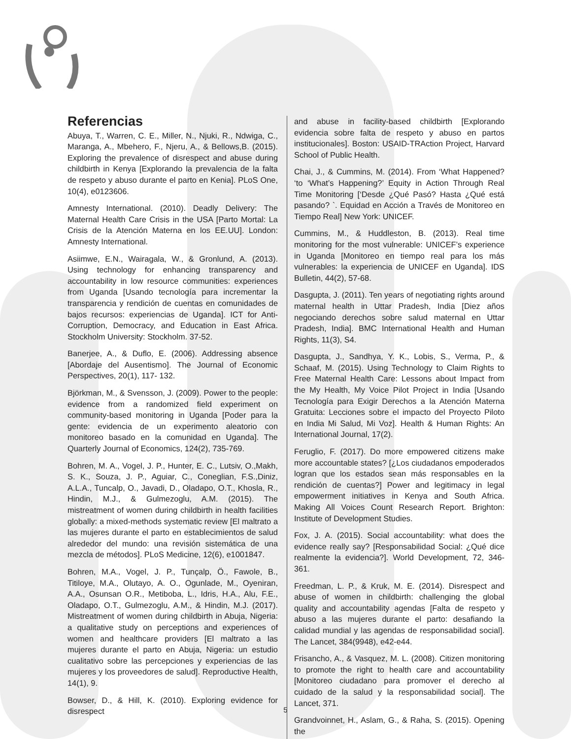Referencias
Abuya, T., Warren, C. E., Miller, N., Njuki, R., Ndwiga, C., Maranga, A., Mbehero, F., Njeru, A., & Bellows,B. (2015). Exploring the prevalence of disrespect and abuse during childbirth in Kenya [Explorando la prevalencia de la falta de respeto y abuso durante el parto en Kenia]. PLoS One, 10(4), e0123606.
Amnesty International. (2010). Deadly Delivery: The Maternal Health Care Crisis in the USA [Parto Mortal: La Crisis de la Atención Materna en los EE.UU]. London: Amnesty International.
Asiimwe, E.N., Wairagala, W., & Gronlund, A. (2013). Using technology for enhancing transparency and accountability in low resource communities: experiences from Uganda [Usando tecnología para incrementar la transparencia y rendición de cuentas en comunidades de bajos recursos: experiencias de Uganda]. ICT for Anti-Corruption, Democracy, and Education in East Africa. Stockholm University: Stockholm. 37-52.
Banerjee, A., & Duflo, E. (2006). Addressing absence [Abordaje del Ausentismo]. The Journal of Economic Perspectives, 20(1), 117- 132.
Björkman, M., & Svensson, J. (2009). Power to the people: evidence from a randomized field experiment on community-based monitoring in Uganda [Poder para la gente: evidencia de un experimento aleatorio con monitoreo basado en la comunidad en Uganda]. The Quarterly Journal of Economics, 124(2), 735-769.
Bohren, M. A., Vogel, J. P., Hunter, E. C., Lutsiv, O.,Makh, S. K., Souza, J. P., Aguiar, C., Coneglian, F.S.,Diniz, A.L.A., Tuncalp, O., Javadi, D., Oladapo, O.T., Khosla, R., Hindin, M.J., & Gulmezoglu, A.M. (2015). The mistreatment of women during childbirth in health facilities globally: a mixed-methods systematic review [El maltrato a las mujeres durante el parto en establecimientos de salud alrededor del mundo: una revisión sistemática de una mezcla de métodos]. PLoS Medicine, 12(6), e1001847.
Bohren, M.A., Vogel, J. P., Tunçalp, Ö., Fawole, B., Titiloye, M.A., Olutayo, A. O., Ogunlade, M., Oyeniran, A.A., Osunsan O.R., Metiboba, L., Idris, H.A., Alu, F.E., Oladapo, O.T., Gulmezoglu, A.M., & Hindin, M.J. (2017). Mistreatment of women during childbirth in Abuja, Nigeria: a qualitative study on perceptions and experiences of women and healthcare providers [El maltrato a las mujeres durante el parto en Abuja, Nigeria: un estudio cualitativo sobre las percepciones y experiencias de las mujeres y los proveedores de salud]. Reproductive Health, 14(1), 9.
Bowser, D., & Hill, K. (2010). Exploring evidence for disrespect
and abuse in facility-based childbirth [Explorando evidencia sobre falta de respeto y abuso en partos institucionales]. Boston: USAID-TRAction Project, Harvard School of Public Health.
Chai, J., & Cummins, M. (2014). From ‘What Happened? ‘to ‘What’s Happening?’ Equity in Action Through Real Time Monitoring [‘Desde ¿Qué Pasó? Hasta ¿Qué está pasando? `. Equidad en Acción a Través de Monitoreo en Tiempo Real] New York: UNICEF.
Cummins, M., & Huddleston, B. (2013). Real time monitoring for the most vulnerable: UNICEF’s experience in Uganda [Monitoreo en tiempo real para los más vulnerables: la experiencia de UNICEF en Uganda]. IDS Bulletin, 44(2), 57-68.
Dasgupta, J. (2011). Ten years of negotiating rights around maternal health in Uttar Pradesh, India [Diez años negociando derechos sobre salud maternal en Uttar Pradesh, India]. BMC International Health and Human Rights, 11(3), S4.
Dasgupta, J., Sandhya, Y. K., Lobis, S., Verma, P., & Schaaf, M. (2015). Using Technology to Claim Rights to Free Maternal Health Care: Lessons about Impact from the My Health, My Voice Pilot Project in India [Usando Tecnología para Exigir Derechos a la Atención Materna Gratuita: Lecciones sobre el impacto del Proyecto Piloto en India Mi Salud, Mi Voz]. Health & Human Rights: An International Journal, 17(2).
Feruglio, F. (2017). Do more empowered citizens make more accountable states? [¿Los ciudadanos empoderados logran que los estados sean más responsables en la rendición de cuentas?] Power and legitimacy in legal empowerment initiatives in Kenya and South Africa. Making All Voices Count Research Report. Brighton: Institute of Development Studies.
Fox, J. A. (2015). Social accountability: what does the evidence really say? [Responsabilidad Social: ¿Qué dice realmente la evidencia?]. World Development, 72, 346-361.
Freedman, L. P., & Kruk, M. E. (2014). Disrespect and abuse of women in childbirth: challenging the global quality and accountability agendas [Falta de respeto y abuso a las mujeres durante el parto: desafiando la calidad mundial y las agendas de responsabilidad social]. The Lancet, 384(9948), e42-e44.
Frisancho, A., & Vasquez, M. L. (2008). Citizen monitoring to promote the right to health care and accountability [Monitoreo ciudadano para promover el derecho al cuidado de la salud y la responsabilidad social]. The Lancet, 371.
Grandvoinnet, H., Aslam, G., & Raha, S. (2015). Opening the
5